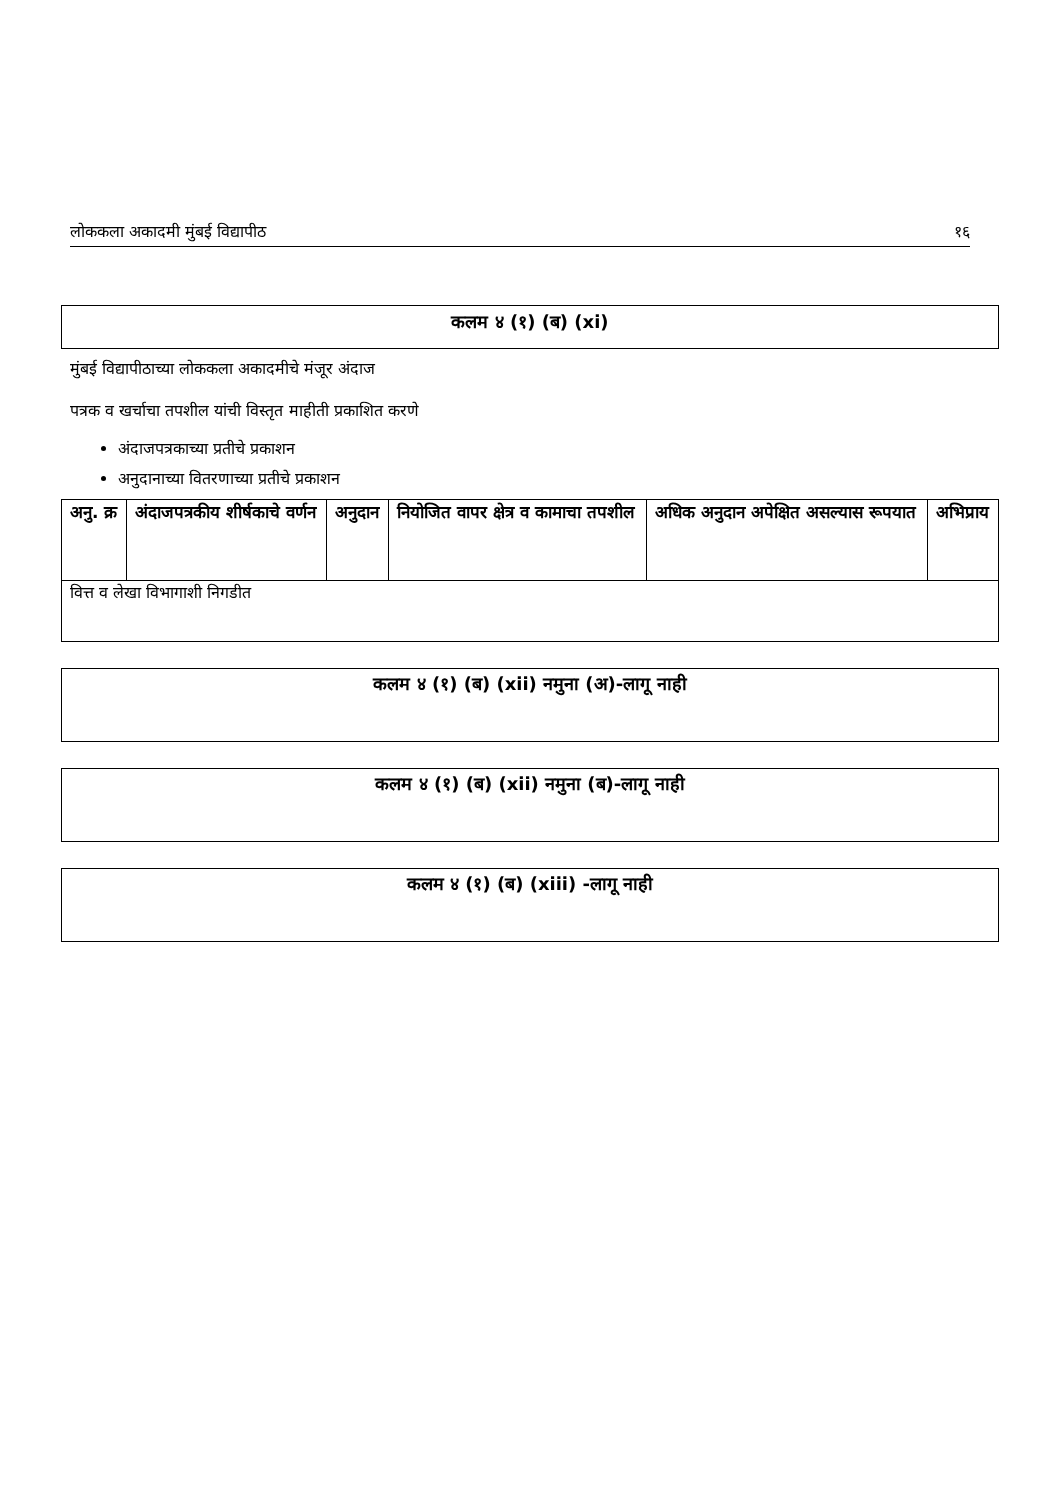लोककला अकादमी मुंबई विद्यापीठ १६
कलम ४ (१) (ब) (xi)
मुंबई विद्यापीठाच्या लोककला अकादमीचे मंजूर अंदाज
पत्रक व खर्चाचा तपशील यांची विस्तृत माहीती प्रकाशित करणे
अंदाजपत्रकाच्या प्रतीचे प्रकाशन
अनुदानाच्या वितरणाच्या प्रतीचे प्रकाशन
| अनु. क्र | अंदाजपत्रकीय शीर्षकाचे वर्णन | अनुदान | नियोजित वापर क्षेत्र व कामाचा तपशील | अधिक अनुदान अपेक्षित असल्यास रूपयात | अभिप्राय |
| --- | --- | --- | --- | --- | --- |
| वित्त व लेखा विभागाशी निगडीत | | | | | |
कलम ४ (१) (ब) (xii) नमुना (अ)-लागू नाही
कलम ४ (१) (ब) (xii) नमुना (ब)-लागू नाही
कलम ४ (१) (ब) (xiii) -लागू नाही